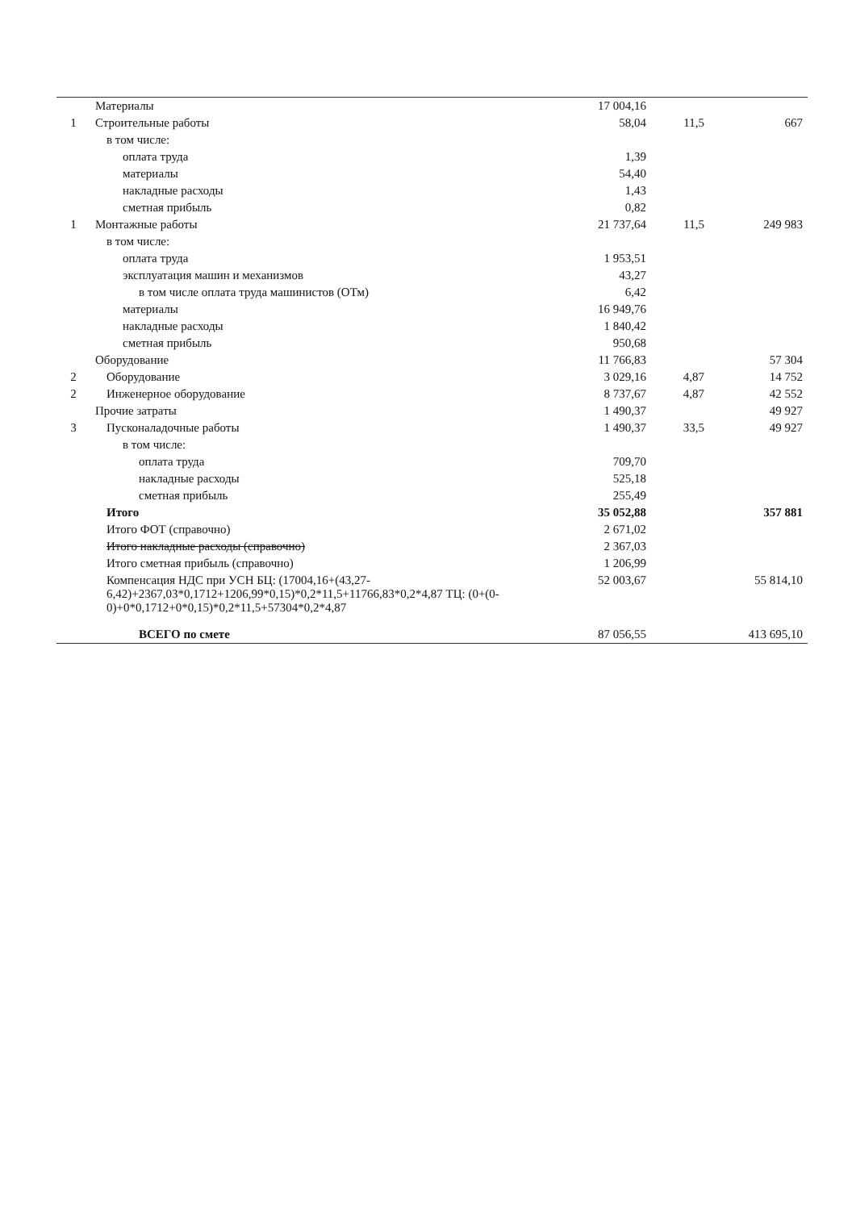| | Материалы | 17 004,16 | | |
| 1 | Строительные работы | 58,04 | 11,5 | 667 |
| | в том числе: | | | |
| | оплата труда | 1,39 | | |
| | материалы | 54,40 | | |
| | накладные расходы | 1,43 | | |
| | сметная прибыль | 0,82 | | |
| 1 | Монтажные работы | 21 737,64 | 11,5 | 249 983 |
| | в том числе: | | | |
| | оплата труда | 1 953,51 | | |
| | эксплуатация машин и механизмов | 43,27 | | |
| | в том числе оплата труда машинистов (ОТм) | 6,42 | | |
| | материалы | 16 949,76 | | |
| | накладные расходы | 1 840,42 | | |
| | сметная прибыль | 950,68 | | |
| | Оборудование | 11 766,83 | | 57 304 |
| 2 | Оборудование | 3 029,16 | 4,87 | 14 752 |
| 2 | Инженерное оборудование | 8 737,67 | 4,87 | 42 552 |
| | Прочие затраты | 1 490,37 | | 49 927 |
| 3 | Пусконаладочные работы | 1 490,37 | 33,5 | 49 927 |
| | в том числе: | | | |
| | оплата труда | 709,70 | | |
| | накладные расходы | 525,18 | | |
| | сметная прибыль | 255,49 | | |
| | Итого | 35 052,88 | | 357 881 |
| | Итого ФОТ (справочно) | 2 671,02 | | |
| | Итого накладные расходы (справочно) | 2 367,03 | | |
| | Итого сметная прибыль (справочно) | 1 206,99 | | |
| | Компенсация НДС при УСН БЦ: (17004,16+(43,27-6,42)+2367,03*0,1712+1206,99*0,15)*0,2*11,5+11766,83*0,2*4,87 ТЦ: (0+(0-0)+0*0,1712+0*0,15)*0,2*11,5+57304*0,2*4,87 | 52 003,67 | | 55 814,10 |
| | ВСЕГО по смете | 87 056,55 | | 413 695,10 |